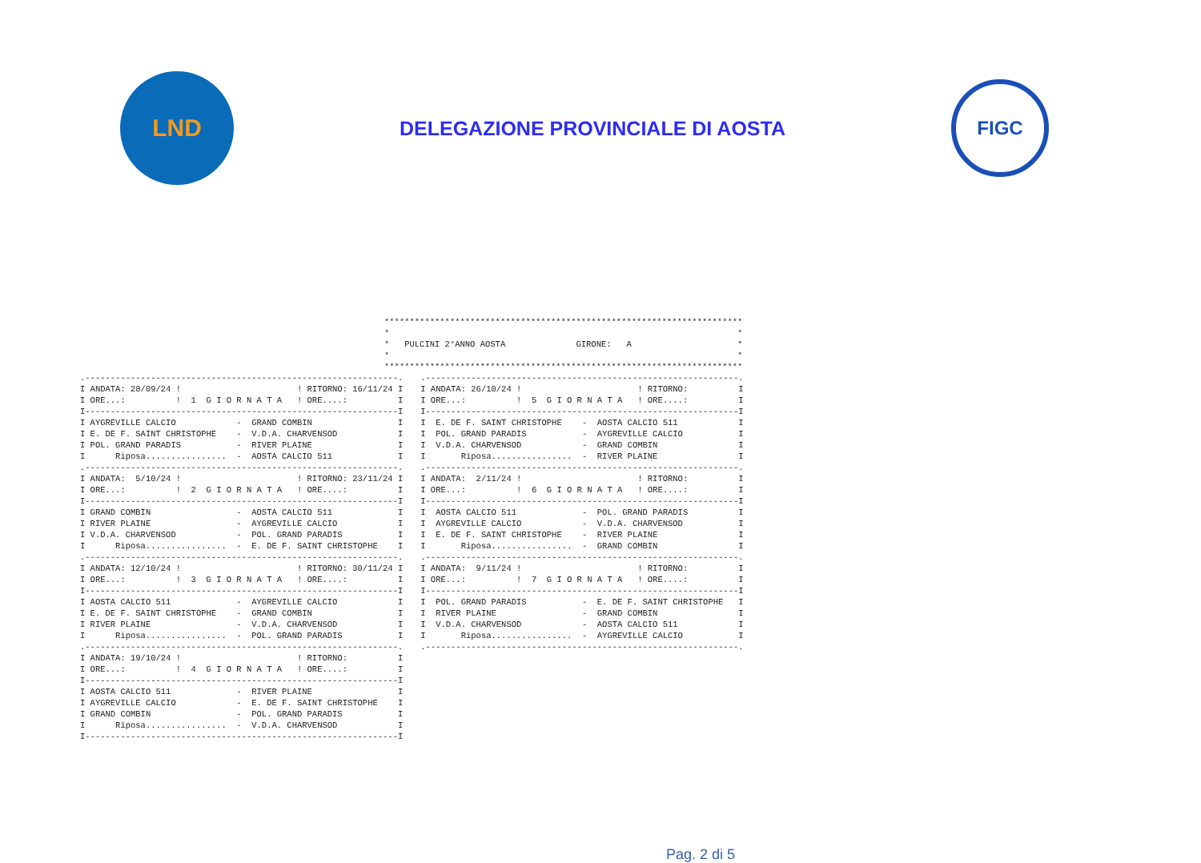LND
DELEGAZIONE PROVINCIALE DI AOSTA
FIGC
***********************************************************************
*                                                                     *
*   PULCINI 2°ANNO AOSTA              GIRONE:   A                     *
*                                                                     *
***********************************************************************
.--------------------------------------------------------------.
I ANDATA: 28/09/24 !                       ! RITORNO: 16/11/24 I
I ORE...:          !  1  G I O R N A T A   ! ORE....:          I
I--------------------------------------------------------------I
I AYGREVILLE CALCIO            -  GRAND COMBIN                 I
I E. DE F. SAINT CHRISTOPHE    -  V.D.A. CHARVENSOD            I
I POL. GRAND PARADIS           -  RIVER PLAINE                 I
I      Riposa................  -  AOSTA CALCIO 511             I
.--------------------------------------------------------------.
I ANDATA:  5/10/24 !                       ! RITORNO: 23/11/24 I
I ORE...:          !  2  G I O R N A T A   ! ORE....:          I
I--------------------------------------------------------------I
I GRAND COMBIN                 -  AOSTA CALCIO 511             I
I RIVER PLAINE                 -  AYGREVILLE CALCIO            I
I V.D.A. CHARVENSOD            -  POL. GRAND PARADIS           I
I      Riposa................  -  E. DE F. SAINT CHRISTOPHE    I
.--------------------------------------------------------------.
I ANDATA: 12/10/24 !                       ! RITORNO: 30/11/24 I
I ORE...:          !  3  G I O R N A T A   ! ORE....:          I
I--------------------------------------------------------------I
I AOSTA CALCIO 511             -  AYGREVILLE CALCIO            I
I E. DE F. SAINT CHRISTOPHE    -  GRAND COMBIN                 I
I RIVER PLAINE                 -  V.D.A. CHARVENSOD            I
I      Riposa................  -  POL. GRAND PARADIS           I
.--------------------------------------------------------------.
I ANDATA: 19/10/24 !                       ! RITORNO:          I
I ORE...:          !  4  G I O R N A T A   ! ORE....:          I
I--------------------------------------------------------------I
I AOSTA CALCIO 511             -  RIVER PLAINE                 I
I AYGREVILLE CALCIO            -  E. DE F. SAINT CHRISTOPHE    I
I GRAND COMBIN                 -  POL. GRAND PARADIS           I
I      Riposa................  -  V.D.A. CHARVENSOD            I
I--------------------------------------------------------------I
.--------------------------------------------------------------.
I ANDATA: 26/10/24 !                       ! RITORNO:          I
I ORE...:          !  5  G I O R N A T A   ! ORE....:          I
I--------------------------------------------------------------I
I  E. DE F. SAINT CHRISTOPHE    -  AOSTA CALCIO 511            I
I  POL. GRAND PARADIS           -  AYGREVILLE CALCIO           I
I  V.D.A. CHARVENSOD            -  GRAND COMBIN                I
I       Riposa................  -  RIVER PLAINE                I
.--------------------------------------------------------------.
I ANDATA:  2/11/24 !                       ! RITORNO:          I
I ORE...:          !  6  G I O R N A T A   ! ORE....:          I
I--------------------------------------------------------------I
I  AOSTA CALCIO 511             -  POL. GRAND PARADIS          I
I  AYGREVILLE CALCIO            -  V.D.A. CHARVENSOD           I
I  E. DE F. SAINT CHRISTOPHE    -  RIVER PLAINE                I
I       Riposa................  -  GRAND COMBIN                I
.--------------------------------------------------------------.
I ANDATA:  9/11/24 !                       ! RITORNO:          I
I ORE...:          !  7  G I O R N A T A   ! ORE....:          I
I--------------------------------------------------------------I
I  POL. GRAND PARADIS           -  E. DE F. SAINT CHRISTOPHE   I
I  RIVER PLAINE                 -  GRAND COMBIN                I
I  V.D.A. CHARVENSOD            -  AOSTA CALCIO 511            I
I       Riposa................  -  AYGREVILLE CALCIO           I
.--------------------------------------------------------------.
Pag. 2 di 5